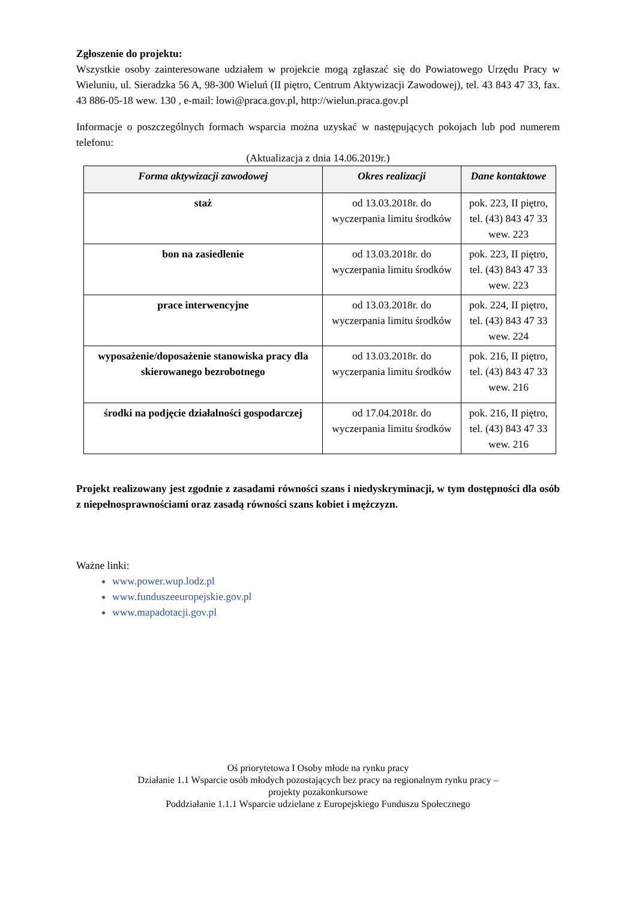Zgłoszenie do projektu:
Wszystkie osoby zainteresowane udziałem w projekcie mogą zgłaszać się do Powiatowego Urzędu Pracy w Wieluniu, ul. Sieradzka 56 A, 98-300 Wieluń (II piętro, Centrum Aktywizacji Zawodowej), tel. 43 843 47 33, fax. 43 886-05-18 wew. 130 , e-mail: lowi@praca.gov.pl, http://wielun.praca.gov.pl
Informacje o poszczególnych formach wsparcia można uzyskać w następujących pokojach lub pod numerem telefonu:
(Aktualizacja z dnia 14.06.2019r.)
| Forma aktywizacji zawodowej | Okres realizacji | Dane kontaktowe |
| --- | --- | --- |
| staż | od 13.03.2018r. do wyczerpania limitu środków | pok. 223, II piętro, tel. (43) 843 47 33 wew. 223 |
| bon na zasiedlenie | od 13.03.2018r. do wyczerpania limitu środków | pok. 223, II piętro, tel. (43) 843 47 33 wew. 223 |
| prace interwencyjne | od 13.03.2018r. do wyczerpania limitu środków | pok. 224, II piętro, tel. (43) 843 47 33 wew. 224 |
| wyposażenie/doposażenie stanowiska pracy dla skierowanego bezrobotnego | od 13.03.2018r. do wyczerpania limitu środków | pok. 216, II piętro, tel. (43) 843 47 33 wew. 216 |
| środki na podjęcie działalności gospodarczej | od 17.04.2018r. do wyczerpania limitu środków | pok. 216, II piętro, tel. (43) 843 47 33 wew. 216 |
Projekt realizowany jest zgodnie z zasadami równości szans i niedyskryminacji, w tym dostępności dla osób z niepełnosprawnościami oraz zasadą równości szans kobiet i mężczyzn.
Ważne linki:
www.power.wup.lodz.pl
www.funduszeeuropejskie.gov.pl
www.mapadotacji.gov.pl
Oś priorytetowa I Osoby młode na rynku pracy
Działanie 1.1 Wsparcie osób młodych pozostających bez pracy na regionalnym rynku pracy –
projekty pozakonkursowe
Poddziałanie 1.1.1 Wsparcie udzielane z Europejskiego Funduszu Społecznego